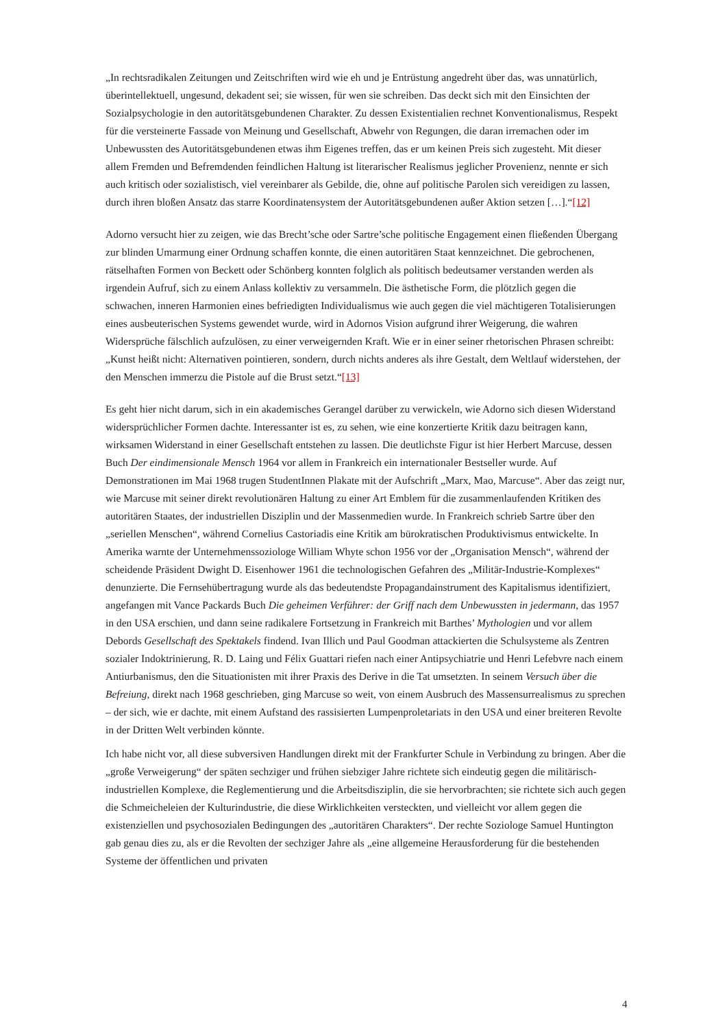„In rechtsradikalen Zeitungen und Zeitschriften wird wie eh und je Entrüstung angedreht über das, was unnatürlich, überintellektuell, ungesund, dekadent sei; sie wissen, für wen sie schreiben. Das deckt sich mit den Einsichten der Sozialpsychologie in den autoritätsgebundenen Charakter. Zu dessen Existentialien rechnet Konventionalismus, Respekt für die versteinerte Fassade von Meinung und Gesellschaft, Abwehr von Regungen, die daran irremachen oder im Unbewussten des Autoritätsgebundenen etwas ihm Eigenes treffen, das er um keinen Preis sich zugesteht. Mit dieser allem Fremden und Befremdenden feindlichen Haltung ist literarischer Realismus jeglicher Provenienz, nennte er sich auch kritisch oder sozialistisch, viel vereinbarer als Gebilde, die, ohne auf politische Parolen sich vereidigen zu lassen, durch ihren bloßen Ansatz das starre Koordinatensystem der Autoritätsgebundenen außer Aktion setzen […].“[12]
Adorno versucht hier zu zeigen, wie das Brecht’sche oder Sartre’sche politische Engagement einen fließenden Übergang zur blinden Umarmung einer Ordnung schaffen konnte, die einen autoritären Staat kennzeichnet. Die gebrochenen, rätselhaften Formen von Beckett oder Schönberg konnten folglich als politisch bedeutsamer verstanden werden als irgendein Aufruf, sich zu einem Anlass kollektiv zu versammeln. Die ästhetische Form, die plötzlich gegen die schwachen, inneren Harmonien eines befriedigten Individualismus wie auch gegen die viel mächtigeren Totalisierungen eines ausbeuterischen Systems gewendet wurde, wird in Adornos Vision aufgrund ihrer Weigerung, die wahren Widersprüche fälschlich aufzulösen, zu einer verweigernden Kraft. Wie er in einer seiner rhetorischen Phrasen schreibt: „Kunst heißt nicht: Alternativen pointieren, sondern, durch nichts anderes als ihre Gestalt, dem Weltlauf widerstehen, der den Menschen immerzu die Pistole auf die Brust setzt.“[13]
Es geht hier nicht darum, sich in ein akademisches Gerangel darüber zu verwickeln, wie Adorno sich diesen Widerstand widersprüchlicher Formen dachte. Interessanter ist es, zu sehen, wie eine konzertierte Kritik dazu beitragen kann, wirksamen Widerstand in einer Gesellschaft entstehen zu lassen. Die deutlichste Figur ist hier Herbert Marcuse, dessen Buch Der eindimensionale Mensch 1964 vor allem in Frankreich ein internationaler Bestseller wurde. Auf Demonstrationen im Mai 1968 trugen StudentInnen Plakate mit der Aufschrift „Marx, Mao, Marcuse“. Aber das zeigt nur, wie Marcuse mit seiner direkt revolutionären Haltung zu einer Art Emblem für die zusammenlaufenden Kritiken des autoritären Staates, der industriellen Disziplin und der Massenmedien wurde. In Frankreich schrieb Sartre über den „seriellen Menschen“, während Cornelius Castoriadis eine Kritik am bürokratischen Produktivismus entwickelte. In Amerika warnte der Unternehmenssoziologe William Whyte schon 1956 vor der „Organisation Mensch“, während der scheidende Präsident Dwight D. Eisenhower 1961 die technologischen Gefahren des „Militär-Industrie-Komplexes“ denunzierte. Die Fernsehübertragung wurde als das bedeutendste Propagandainstrument des Kapitalismus identifiziert, angefangen mit Vance Packards Buch Die geheimen Verführer: der Griff nach dem Unbewussten in jedermann, das 1957 in den USA erschien, und dann seine radikalere Fortsetzung in Frankreich mit Barthes’ Mythologien und vor allem Debords Gesellschaft des Spektakels findend. Ivan Illich und Paul Goodman attackierten die Schulsysteme als Zentren sozialer Indoktrinierung, R. D. Laing und Félix Guattari riefen nach einer Antipsychiatrie und Henri Lefebvre nach einem Antiurbanismus, den die Situationisten mit ihrer Praxis des Derive in die Tat umsetzten. In seinem Versuch über die Befreiung, direkt nach 1968 geschrieben, ging Marcuse so weit, von einem Ausbruch des Massensurrealismus zu sprechen – der sich, wie er dachte, mit einem Aufstand des rassisierten Lumpenproletariats in den USA und einer breiteren Revolte in der Dritten Welt verbinden könnte.
Ich habe nicht vor, all diese subversiven Handlungen direkt mit der Frankfurter Schule in Verbindung zu bringen. Aber die „große Verweigerung“ der späten sechziger und frühen siebziger Jahre richtete sich eindeutig gegen die militärisch-industriellen Komplexe, die Reglementierung und die Arbeitsdisziplin, die sie hervorbrachten; sie richtete sich auch gegen die Schmeicheleien der Kulturindustrie, die diese Wirklichkeiten versteckten, und vielleicht vor allem gegen die existenziellen und psychosozialen Bedingungen des „autoritären Charakters“. Der rechte Soziologe Samuel Huntington gab genau dies zu, als er die Revolten der sechziger Jahre als „eine allgemeine Herausforderung für die bestehenden Systeme der öffentlichen und privaten
4